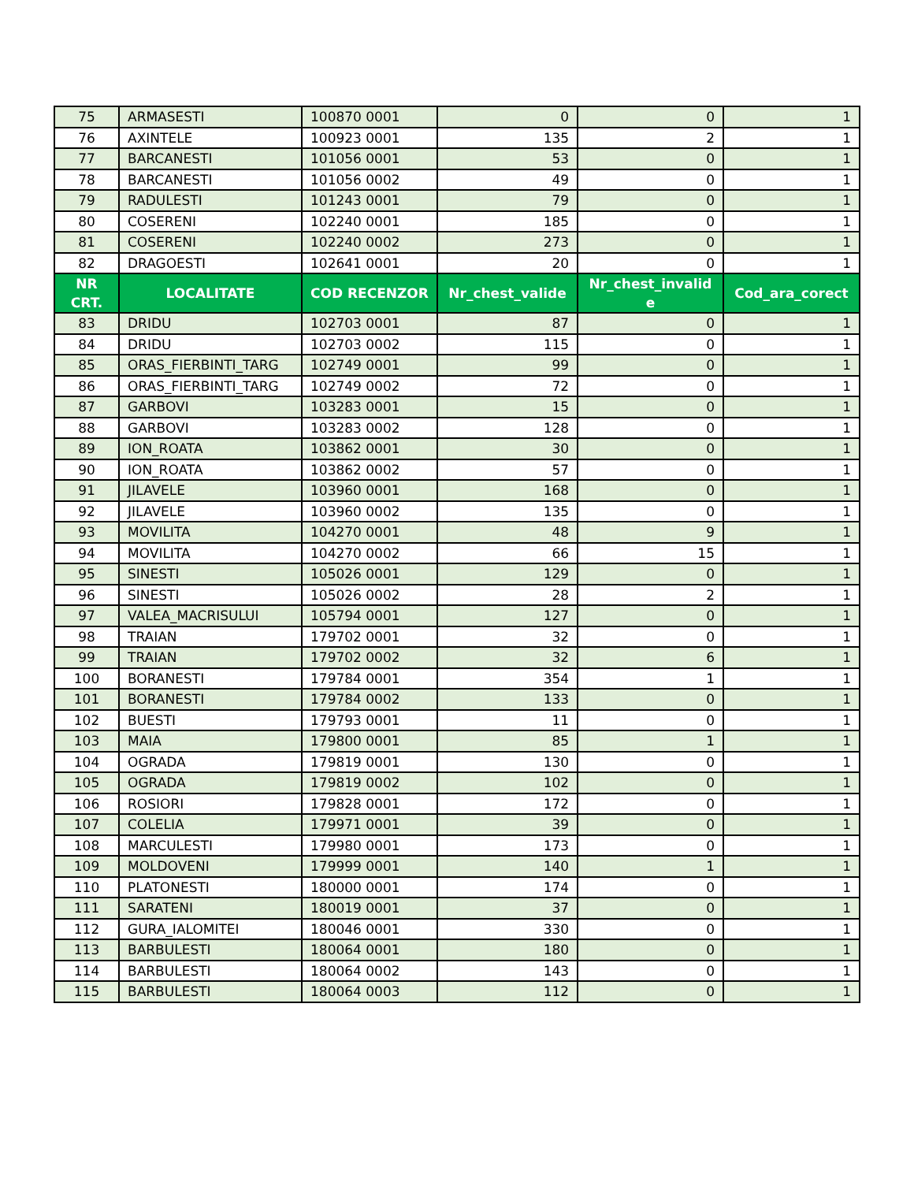| 75 | ARMASESTI | 100870 0001 | 0 | 0 | 1 |
| 76 | AXINTELE | 100923 0001 | 135 | 2 | 1 |
| 77 | BARCANESTI | 101056 0001 | 53 | 0 | 1 |
| 78 | BARCANESTI | 101056 0002 | 49 | 0 | 1 |
| 79 | RADULESTI | 101243 0001 | 79 | 0 | 1 |
| 80 | COSERENI | 102240 0001 | 185 | 0 | 1 |
| 81 | COSERENI | 102240 0002 | 273 | 0 | 1 |
| 82 | DRAGOESTI | 102641 0001 | 20 | 0 | 1 |
| NR CRT. | LOCALITATE | COD RECENZOR | Nr_chest_valide | Nr_chest_invalid e | Cod_ara_corect |
| 83 | DRIDU | 102703 0001 | 87 | 0 | 1 |
| 84 | DRIDU | 102703 0002 | 115 | 0 | 1 |
| 85 | ORAS_FIERBINTI_TARG | 102749 0001 | 99 | 0 | 1 |
| 86 | ORAS_FIERBINTI_TARG | 102749 0002 | 72 | 0 | 1 |
| 87 | GARBOVI | 103283 0001 | 15 | 0 | 1 |
| 88 | GARBOVI | 103283 0002 | 128 | 0 | 1 |
| 89 | ION_ROATA | 103862 0001 | 30 | 0 | 1 |
| 90 | ION_ROATA | 103862 0002 | 57 | 0 | 1 |
| 91 | JILAVELE | 103960 0001 | 168 | 0 | 1 |
| 92 | JILAVELE | 103960 0002 | 135 | 0 | 1 |
| 93 | MOVILITA | 104270 0001 | 48 | 9 | 1 |
| 94 | MOVILITA | 104270 0002 | 66 | 15 | 1 |
| 95 | SINESTI | 105026 0001 | 129 | 0 | 1 |
| 96 | SINESTI | 105026 0002 | 28 | 2 | 1 |
| 97 | VALEA_MACRISULUI | 105794 0001 | 127 | 0 | 1 |
| 98 | TRAIAN | 179702 0001 | 32 | 0 | 1 |
| 99 | TRAIAN | 179702 0002 | 32 | 6 | 1 |
| 100 | BORANESTI | 179784 0001 | 354 | 1 | 1 |
| 101 | BORANESTI | 179784 0002 | 133 | 0 | 1 |
| 102 | BUESTI | 179793 0001 | 11 | 0 | 1 |
| 103 | MAIA | 179800 0001 | 85 | 1 | 1 |
| 104 | OGRADA | 179819 0001 | 130 | 0 | 1 |
| 105 | OGRADA | 179819 0002 | 102 | 0 | 1 |
| 106 | ROSIORI | 179828 0001 | 172 | 0 | 1 |
| 107 | COLELIA | 179971 0001 | 39 | 0 | 1 |
| 108 | MARCULESTI | 179980 0001 | 173 | 0 | 1 |
| 109 | MOLDOVENI | 179999 0001 | 140 | 1 | 1 |
| 110 | PLATONESTI | 180000 0001 | 174 | 0 | 1 |
| 111 | SARATENI | 180019 0001 | 37 | 0 | 1 |
| 112 | GURA_IALOMITEI | 180046 0001 | 330 | 0 | 1 |
| 113 | BARBULESTI | 180064 0001 | 180 | 0 | 1 |
| 114 | BARBULESTI | 180064 0002 | 143 | 0 | 1 |
| 115 | BARBULESTI | 180064 0003 | 112 | 0 | 1 |